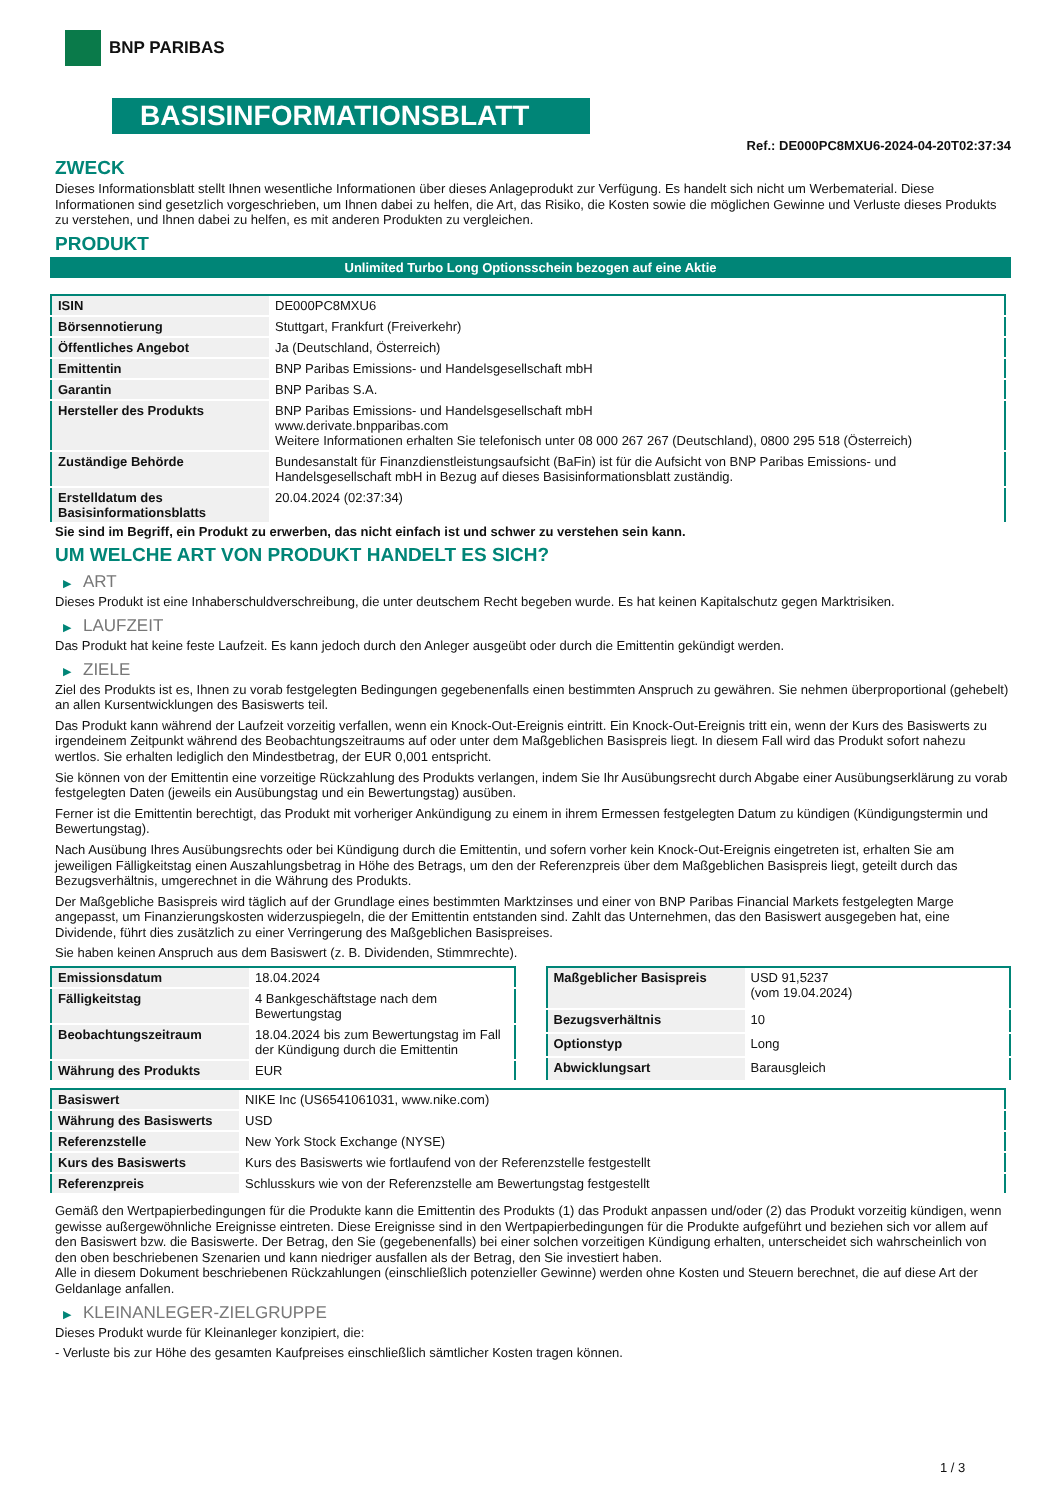BNP PARIBAS
BASISINFORMATIONSBLATT
Ref.: DE000PC8MXU6-2024-04-20T02:37:34
ZWECK
Dieses Informationsblatt stellt Ihnen wesentliche Informationen über dieses Anlageprodukt zur Verfügung. Es handelt sich nicht um Werbematerial. Diese Informationen sind gesetzlich vorgeschrieben, um Ihnen dabei zu helfen, die Art, das Risiko, die Kosten sowie die möglichen Gewinne und Verluste dieses Produkts zu verstehen, und Ihnen dabei zu helfen, es mit anderen Produkten zu vergleichen.
PRODUKT
Unlimited Turbo Long Optionsschein bezogen auf eine Aktie
| ISIN | DE000PC8MXU6 |
| Börsennotierung | Stuttgart, Frankfurt (Freiverkehr) |
| Öffentliches Angebot | Ja (Deutschland, Österreich) |
| Emittentin | BNP Paribas Emissions- und Handelsgesellschaft mbH |
| Garantin | BNP Paribas S.A. |
| Hersteller des Produkts | BNP Paribas Emissions- und Handelsgesellschaft mbH www.derivate.bnpparibas.com Weitere Informationen erhalten Sie telefonisch unter 08 000 267 267 (Deutschland), 0800 295 518 (Österreich) |
| Zuständige Behörde | Bundesanstalt für Finanzdienstleistungsaufsicht (BaFin) ist für die Aufsicht von BNP Paribas Emissions- und Handelsgesellschaft mbH in Bezug auf dieses Basisinformationsblatt zuständig. |
| Erstelldatum des Basisinformationsblatts | 20.04.2024 (02:37:34) |
Sie sind im Begriff, ein Produkt zu erwerben, das nicht einfach ist und schwer zu verstehen sein kann.
UM WELCHE ART VON PRODUKT HANDELT ES SICH?
▶ ART
Dieses Produkt ist eine Inhaberschuldverschreibung, die unter deutschem Recht begeben wurde. Es hat keinen Kapitalschutz gegen Marktrisiken.
▶ LAUFZEIT
Das Produkt hat keine feste Laufzeit. Es kann jedoch durch den Anleger ausgeübt oder durch die Emittentin gekündigt werden.
▶ ZIELE
Ziel des Produkts ist es, Ihnen zu vorab festgelegten Bedingungen gegebenenfalls einen bestimmten Anspruch zu gewähren. Sie nehmen überproportional (gehebelt) an allen Kursentwicklungen des Basiswerts teil.
Das Produkt kann während der Laufzeit vorzeitig verfallen, wenn ein Knock-Out-Ereignis eintritt. Ein Knock-Out-Ereignis tritt ein, wenn der Kurs des Basiswerts zu irgendeinem Zeitpunkt während des Beobachtungszeitraums auf oder unter dem Maßgeblichen Basispreis liegt. In diesem Fall wird das Produkt sofort nahezu wertlos. Sie erhalten lediglich den Mindestbetrag, der EUR 0,001 entspricht.
Sie können von der Emittentin eine vorzeitige Rückzahlung des Produkts verlangen, indem Sie Ihr Ausübungsrecht durch Abgabe einer Ausübungserklärung zu vorab festgelegten Daten (jeweils ein Ausübungstag und ein Bewertungstag) ausüben.
Ferner ist die Emittentin berechtigt, das Produkt mit vorheriger Ankündigung zu einem in ihrem Ermessen festgelegten Datum zu kündigen (Kündigungstermin und Bewertungstag).
Nach Ausübung Ihres Ausübungsrechts oder bei Kündigung durch die Emittentin, und sofern vorher kein Knock-Out-Ereignis eingetreten ist, erhalten Sie am jeweiligen Fälligkeitstag einen Auszahlungsbetrag in Höhe des Betrags, um den der Referenzpreis über dem Maßgeblichen Basispreis liegt, geteilt durch das Bezugsverhältnis, umgerechnet in die Währung des Produkts.
Der Maßgebliche Basispreis wird täglich auf der Grundlage eines bestimmten Marktzinses und einer von BNP Paribas Financial Markets festgelegten Marge angepasst, um Finanzierungskosten widerzuspiegeln, die der Emittentin entstanden sind. Zahlt das Unternehmen, das den Basiswert ausgegeben hat, eine Dividende, führt dies zusätzlich zu einer Verringerung des Maßgeblichen Basispreises.
Sie haben keinen Anspruch aus dem Basiswert (z. B. Dividenden, Stimmrechte).
| Emissionsdatum | 18.04.2024 |
| Fälligkeitstag | 4 Bankgeschäftstage nach dem Bewertungstag |
| Beobachtungszeitraum | 18.04.2024 bis zum Bewertungstag im Fall der Kündigung durch die Emittentin |
| Währung des Produkts | EUR |
| Maßgeblicher Basispreis | USD 91,5237 (vom 19.04.2024) |
| Bezugsverhältnis | 10 |
| Optionstyp | Long |
| Abwicklungsart | Barausgleich |
| Basiswert | NIKE Inc (US6541061031, www.nike.com) |
| Währung des Basiswerts | USD |
| Referenzstelle | New York Stock Exchange (NYSE) |
| Kurs des Basiswerts | Kurs des Basiswerts wie fortlaufend von der Referenzstelle festgestellt |
| Referenzpreis | Schlusskurs wie von der Referenzstelle am Bewertungstag festgestellt |
Gemäß den Wertpapierbedingungen für die Produkte kann die Emittentin des Produkts (1) das Produkt anpassen und/oder (2) das Produkt vorzeitig kündigen, wenn gewisse außergewöhnliche Ereignisse eintreten. Diese Ereignisse sind in den Wertpapierbedingungen für die Produkte aufgeführt und beziehen sich vor allem auf den Basiswert bzw. die Basiswerte. Der Betrag, den Sie (gegebenenfalls) bei einer solchen vorzeitigen Kündigung erhalten, unterscheidet sich wahrscheinlich von den oben beschriebenen Szenarien und kann niedriger ausfallen als der Betrag, den Sie investiert haben.
Alle in diesem Dokument beschriebenen Rückzahlungen (einschließlich potenzieller Gewinne) werden ohne Kosten und Steuern berechnet, die auf diese Art der Geldanlage anfallen.
▶ KLEINANLEGER-ZIELGRUPPE
Dieses Produkt wurde für Kleinanleger konzipiert, die:
- Verluste bis zur Höhe des gesamten Kaufpreises einschließlich sämtlicher Kosten tragen können.
1 / 3